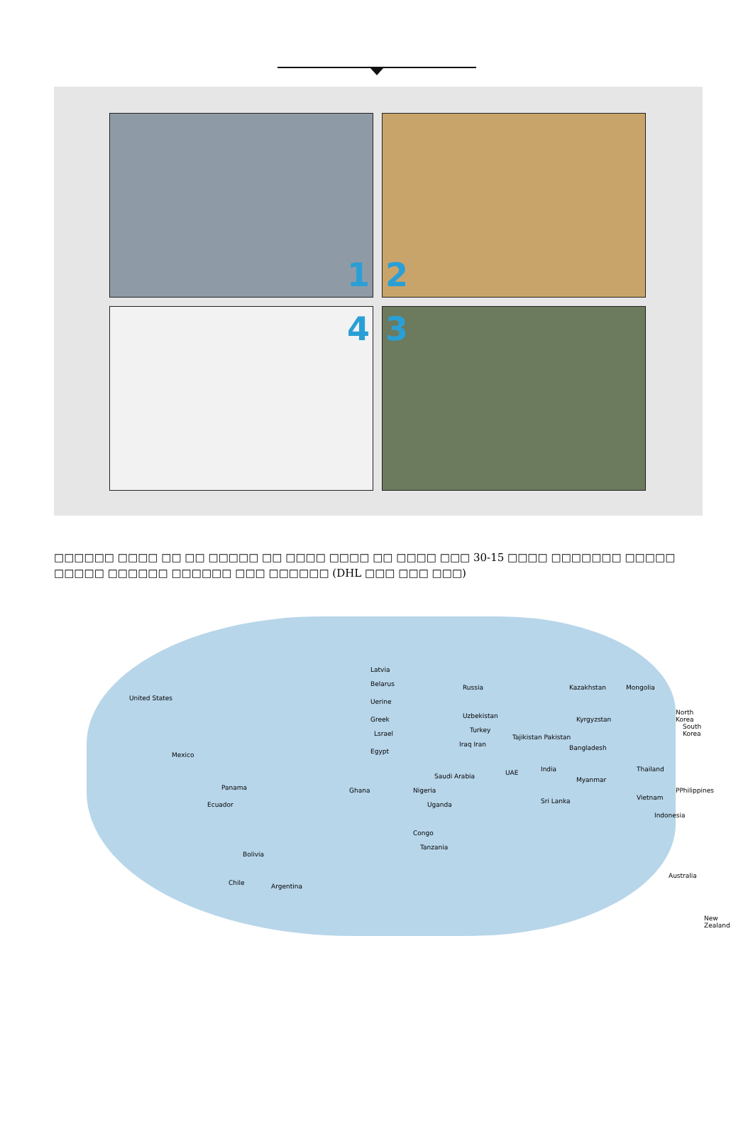1
2
4
3
□□□□□□ □□□□ □□ □□ □□□□□ □□ □□□□ □□□□ □□ □□□□ □□□ 30-15 □□□□ □□□□□□□ □□□□□ □□□□□ □□□□□□ □□□□□□ □□□ □□□□□□ (DHL □□□ □□□ □□□)
United States
Mexico
Ecuador
Panama
Bolivia
Chile Argentina
Latvia
Belarus
Uerine
Greek
Lsrael
Egypt
Ghana Nigeria
Uganda
Congo
Tanzania
Saudi Arabia
Russia
Uzbekistan
Turkey
Iraq Iran
Tajikistan Pakistan
UAE India
Sri Lanka
Kazakhstan
Kyrgyzstan
Bangladesh
Myanmar
Mongolia
Thailand
Vietnam
Indonesia
PPhilippines
North Korea
South Korea
Australia
New Zealand